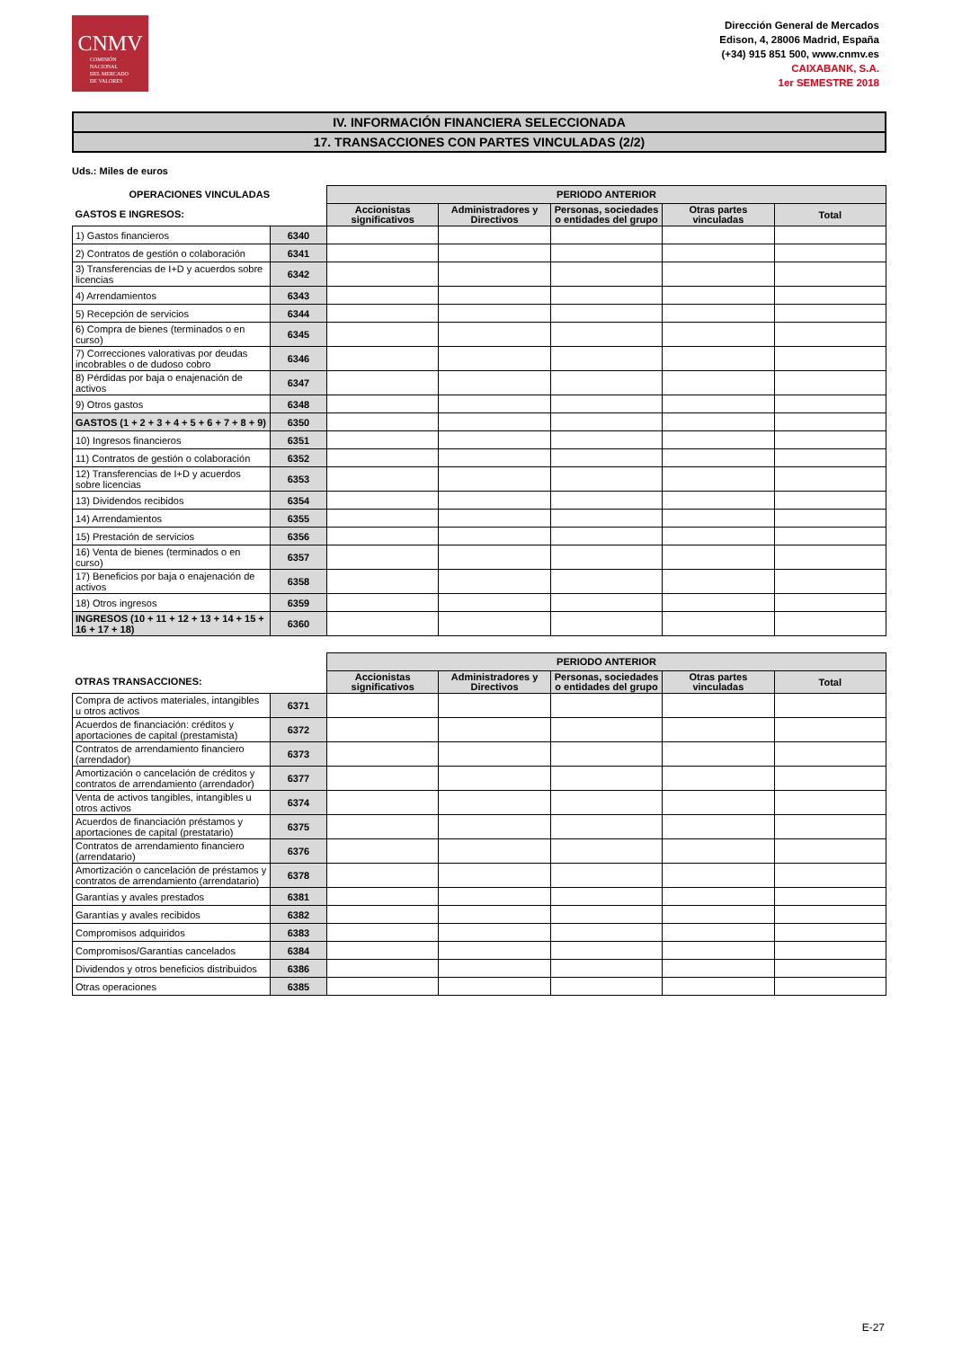CNMV
COMISIÓN
NACIONAL
DEL MERCADO
DE VALORES
Dirección General de Mercados
Edison, 4, 28006 Madrid, España
(+34) 915 851 500, www.cnmv.es
CAIXABANK, S.A.
1er SEMESTRE 2018
IV. INFORMACIÓN FINANCIERA SELECCIONADA
17. TRANSACCIONES CON PARTES VINCULADAS (2/2)
Uds.: Miles de euros
| OPERACIONES VINCULADAS | | PERIODO ANTERIOR | | | | |
| --- | --- | --- | --- | --- | --- | --- |
| GASTOS E INGRESOS: | | Accionistas significativos | Administradores y Directivos | Personas, sociedades o entidades del grupo | Otras partes vinculadas | Total |
| 1) Gastos financieros | 6340 | | | | | |
| 2) Contratos de gestión o colaboración | 6341 | | | | | |
| 3) Transferencias de I+D y acuerdos sobre licencias | 6342 | | | | | |
| 4) Arrendamientos | 6343 | | | | | |
| 5) Recepción de servicios | 6344 | | | | | |
| 6) Compra de bienes (terminados o en curso) | 6345 | | | | | |
| 7) Correcciones valorativas por deudas incobrables o de dudoso cobro | 6346 | | | | | |
| 8) Pérdidas por baja o enajenación de activos | 6347 | | | | | |
| 9) Otros gastos | 6348 | | | | | |
| GASTOS (1 + 2 + 3 + 4 + 5 + 6 + 7 + 8 + 9) | 6350 | | | | | |
| 10) Ingresos financieros | 6351 | | | | | |
| 11) Contratos de gestión o colaboración | 6352 | | | | | |
| 12) Transferencias de I+D y acuerdos sobre licencias | 6353 | | | | | |
| 13) Dividendos recibidos | 6354 | | | | | |
| 14) Arrendamientos | 6355 | | | | | |
| 15) Prestación de servicios | 6356 | | | | | |
| 16) Venta de bienes (terminados o en curso) | 6357 | | | | | |
| 17) Beneficios por baja o enajenación de activos | 6358 | | | | | |
| 18) Otros ingresos | 6359 | | | | | |
| INGRESOS (10 + 11 + 12 + 13 + 14 + 15 + 16 + 17 + 18) | 6360 | | | | | |
| | | PERIODO ANTERIOR | | | | |
| --- | --- | --- | --- | --- | --- | --- |
| OTRAS TRANSACCIONES: | | Accionistas significativos | Administradores y Directivos | Personas, sociedades o entidades del grupo | Otras partes vinculadas | Total |
| Compra de activos materiales, intangibles u otros activos | 6371 | | | | | |
| Acuerdos de financiación: créditos y aportaciones de capital (prestamista) | 6372 | | | | | |
| Contratos de arrendamiento financiero (arrendador) | 6373 | | | | | |
| Amortización o cancelación de créditos y contratos de arrendamiento (arrendador) | 6377 | | | | | |
| Venta de activos tangibles, intangibles u otros activos | 6374 | | | | | |
| Acuerdos de financiación préstamos y aportaciones de capital (prestatario) | 6375 | | | | | |
| Contratos de arrendamiento financiero (arrendatario) | 6376 | | | | | |
| Amortización o cancelación de préstamos y contratos de arrendamiento (arrendatario) | 6378 | | | | | |
| Garantías y avales prestados | 6381 | | | | | |
| Garantías y avales recibidos | 6382 | | | | | |
| Compromisos adquiridos | 6383 | | | | | |
| Compromisos/Garantías cancelados | 6384 | | | | | |
| Dividendos y otros beneficios distribuidos | 6386 | | | | | |
| Otras operaciones | 6385 | | | | | |
E-27